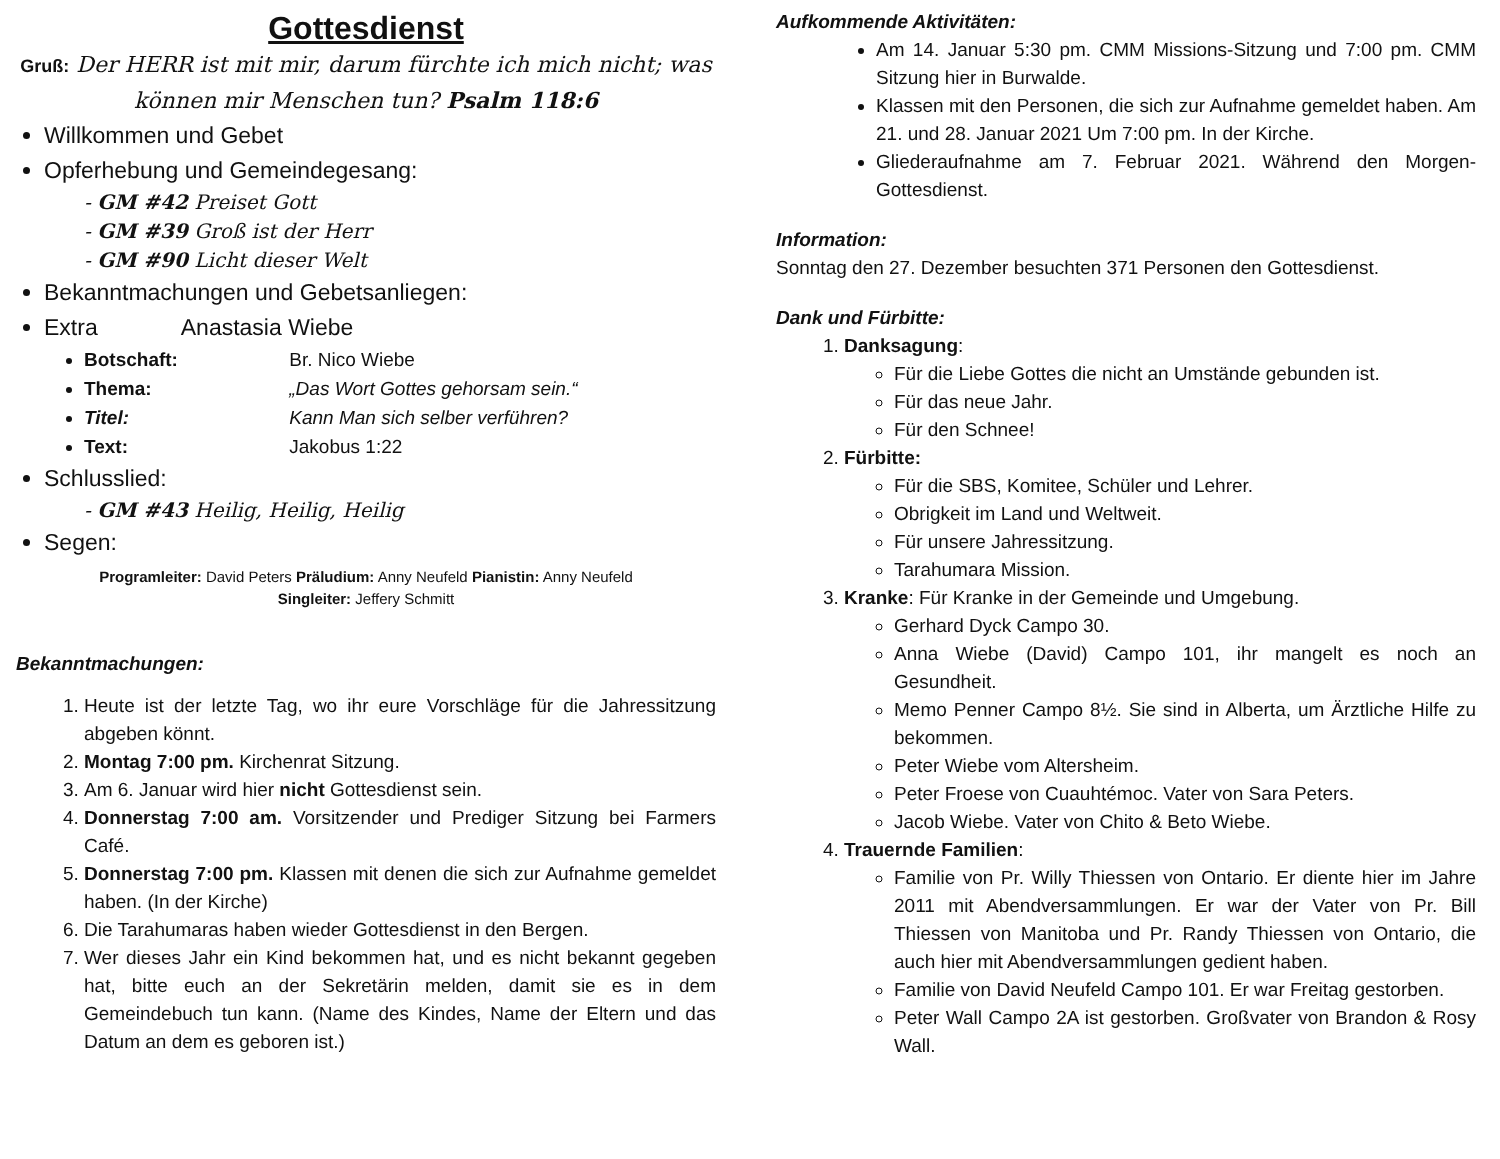Gottesdienst
Gruß: Der HERR ist mit mir, darum fürchte ich mich nicht; was können mir Menschen tun? Psalm 118:6
Willkommen und Gebet
Opferhebung und Gemeindegesang:
- GM #42 Preiset Gott
- GM #39 Groß ist der Herr
- GM #90 Licht dieser Welt
Bekanntmachungen und Gebetsanliegen:
Extra Anastasia Wiebe
Botschaft: Br. Nico Wiebe
Thema: „Das Wort Gottes gehorsam sein.“
Titel: Kann Man sich selber verführen?
Text: Jakobus 1:22
Schlusslied:
- GM #43 Heilig, Heilig, Heilig
Segen:
Programleiter: David Peters Präludium: Anny Neufeld Pianistin: Anny Neufeld
Singleiter: Jeffery Schmitt
Bekanntmachungen:
1. Heute ist der letzte Tag, wo ihr eure Vorschläge für die Jahressitzung abgeben könnt.
2. Montag 7:00 pm. Kirchenrat Sitzung.
3. Am 6. Januar wird hier nicht Gottesdienst sein.
4. Donnerstag 7:00 am. Vorsitzender und Prediger Sitzung bei Farmers Café.
5. Donnerstag 7:00 pm. Klassen mit denen die sich zur Aufnahme gemeldet haben. (In der Kirche)
6. Die Tarahumaras haben wieder Gottesdienst in den Bergen.
7. Wer dieses Jahr ein Kind bekommen hat, und es nicht bekannt gegeben hat, bitte euch an der Sekretärin melden, damit sie es in dem Gemeindebuch tun kann. (Name des Kindes, Name der Eltern und das Datum an dem es geboren ist.)
Aufkommende Aktivitäten:
Am 14. Januar 5:30 pm. CMM Missions-Sitzung und 7:00 pm. CMM Sitzung hier in Burwalde.
Klassen mit den Personen, die sich zur Aufnahme gemeldet haben. Am 21. und 28. Januar 2021 Um 7:00 pm. In der Kirche.
Gliederaufnahme am 7. Februar 2021. Während den Morgen-Gottesdienst.
Information:
Sonntag den 27. Dezember besuchten 371 Personen den Gottesdienst.
Dank und Fürbitte:
1. Danksagung:
Für die Liebe Gottes die nicht an Umstände gebunden ist.
Für das neue Jahr.
Für den Schnee!
2. Fürbitte:
Für die SBS, Komitee, Schüler und Lehrer.
Obrigkeit im Land und Weltweit.
Für unsere Jahressitzung.
Tarahumara Mission.
3. Kranke: Für Kranke in der Gemeinde und Umgebung.
Gerhard Dyck Campo 30.
Anna Wiebe (David) Campo 101, ihr mangelt es noch an Gesundheit.
Memo Penner Campo 8½. Sie sind in Alberta, um Ärztliche Hilfe zu bekommen.
Peter Wiebe vom Altersheim.
Peter Froese von Cuauhtémoc. Vater von Sara Peters.
Jacob Wiebe. Vater von Chito & Beto Wiebe.
4. Trauernde Familien:
Familie von Pr. Willy Thiessen von Ontario. Er diente hier im Jahre 2011 mit Abendversammlungen. Er war der Vater von Pr. Bill Thiessen von Manitoba und Pr. Randy Thiessen von Ontario, die auch hier mit Abendversammlungen gedient haben.
Familie von David Neufeld Campo 101. Er war Freitag gestorben.
Peter Wall Campo 2A ist gestorben. Großvater von Brandon & Rosy Wall.